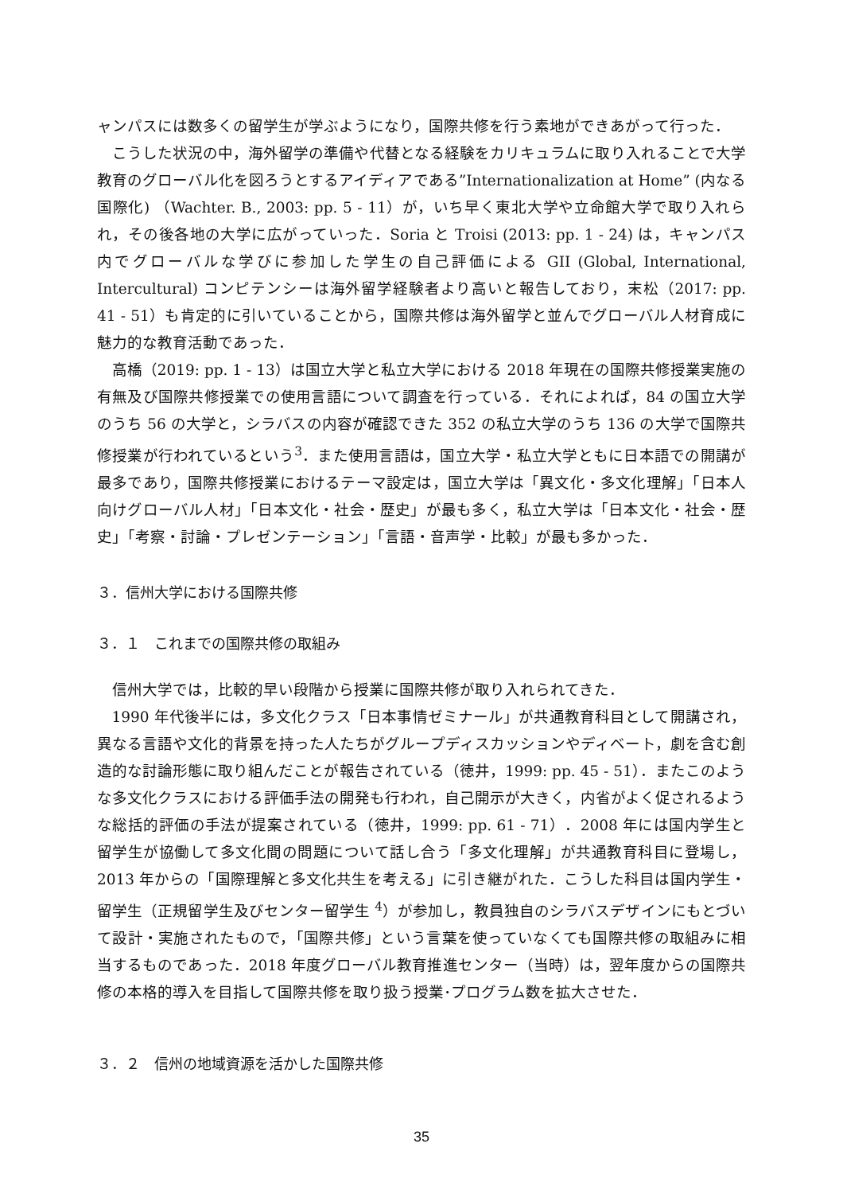ャンパスには数多くの留学生が学ぶようになり，国際共修を行う素地ができあがって行った．
こうした状況の中，海外留学の準備や代替となる経験をカリキュラムに取り入れることで大学教育のグローバル化を図ろうとするアイディアである”Internationalization at Home” (内なる国際化) （Wachter. B., 2003: pp. 5 - 11）が，いち早く東北大学や立命館大学で取り入れられ，その後各地の大学に広がっていった．Soria と Troisi (2013: pp. 1 - 24) は，キャンパス内でグローバルな学びに参加した学生の自己評価による GII (Global, International, Intercultural) コンピテンシーは海外留学経験者より高いと報告しており，末松（2017: pp. 41 - 51）も肯定的に引いていることから，国際共修は海外留学と並んでグローバル人材育成に魅力的な教育活動であった．
高橋（2019: pp. 1 - 13）は国立大学と私立大学における 2018 年現在の国際共修授業実施の有無及び国際共修授業での使用言語について調査を行っている．それによれば，84 の国立大学のうち 56 の大学と，シラバスの内容が確認できた 352 の私立大学のうち 136 の大学で国際共修授業が行われているという<sup>3</sup>．また使用言語は，国立大学・私立大学ともに日本語での開講が最多であり，国際共修授業におけるテーマ設定は，国立大学は「異文化・多文化理解」「日本人向けグローバル人材」「日本文化・社会・歴史」が最も多く，私立大学は「日本文化・社会・歴史」「考察・討論・プレゼンテーション」「言語・音声学・比較」が最も多かった．
３．信州大学における国際共修
３．１　これまでの国際共修の取組み
信州大学では，比較的早い段階から授業に国際共修が取り入れられてきた．
1990 年代後半には，多文化クラス「日本事情ゼミナール」が共通教育科目として開講され，異なる言語や文化的背景を持った人たちがグループディスカッションやディベート，劇を含む創造的な討論形態に取り組んだことが報告されている（徳井，1999: pp. 45 - 51）．またこのような多文化クラスにおける評価手法の開発も行われ，自己開示が大きく，内省がよく促されるような総括的評価の手法が提案されている（徳井，1999: pp. 61 - 71）．2008 年には国内学生と留学生が協働して多文化間の問題について話し合う「多文化理解」が共通教育科目に登場し，2013 年からの「国際理解と多文化共生を考える」に引き継がれた．こうした科目は国内学生・留学生（正規留学生及びセンター留学生 <sup>4</sup>）が参加し，教員独自のシラバスデザインにもとづいて設計・実施されたもので，「国際共修」という言葉を使っていなくても国際共修の取組みに相当するものであった．2018 年度グローバル教育推進センター（当時）は，翌年度からの国際共修の本格的導入を目指して国際共修を取り扱う授業･プログラム数を拡大させた．
３．２　信州の地域資源を活かした国際共修
35